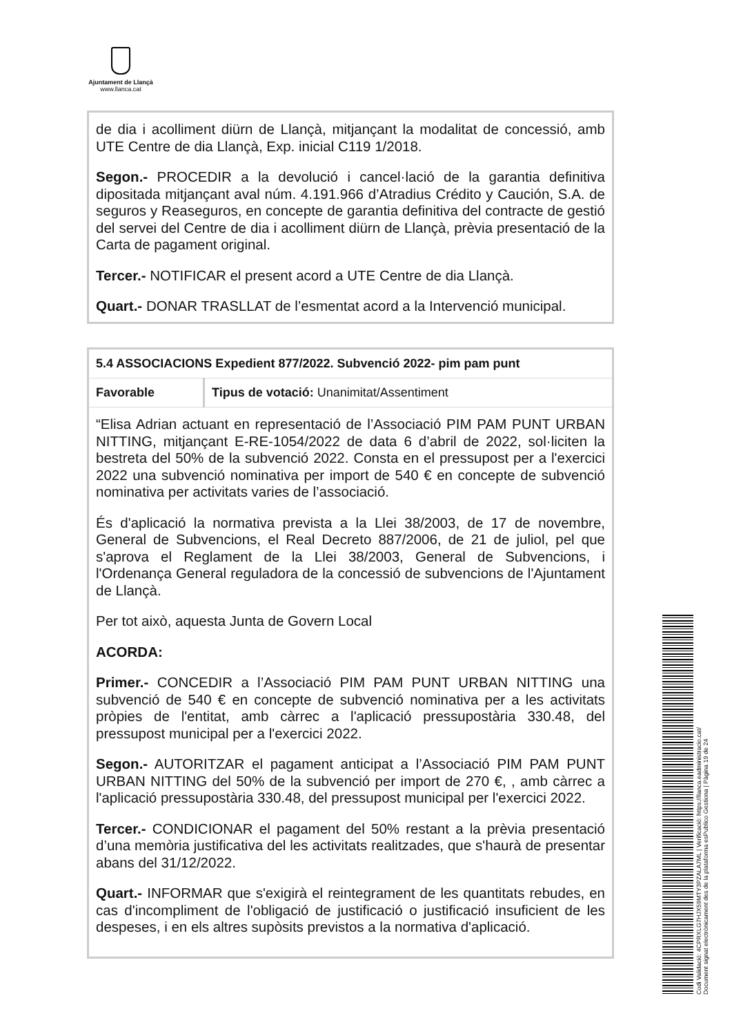Ajuntament de Llançà
www.llanca.cat
de dia i acolliment diürn de Llançà, mitjançant la modalitat de concessió, amb UTE Centre de dia Llançà, Exp. inicial C119 1/2018.
Segon.- PROCEDIR a la devolució i cancel·lació de la garantia definitiva dipositada mitjançant aval núm. 4.191.966 d’Atradius Crédito y Caución, S.A. de seguros y Reaseguros, en concepte de garantia definitiva del contracte de gestió del servei del Centre de dia i acolliment diürn de Llançà, prèvia presentació de la Carta de pagament original.
Tercer.- NOTIFICAR el present acord a UTE Centre de dia Llançà.
Quart.- DONAR TRASLLAT de l’esmentat acord a la Intervenció municipal.
| 5.4 ASSOCIACIONS Expedient 877/2022. Subvenció 2022- pim pam punt | |
| Favorable | Tipus de votació: Unanimitat/Assentiment |
“Elisa Adrian actuant en representació de l’Associació PIM PAM PUNT URBAN NITTING, mitjançant E-RE-1054/2022 de data 6 d’abril de 2022, sol·liciten la bestreta del 50% de la subvenció 2022. Consta en el pressupost per a l'exercici 2022 una subvenció nominativa per import de 540 € en concepte de subvenció nominativa per activitats varies de l’associació.
És d'aplicació la normativa prevista a la Llei 38/2003, de 17 de novembre, General de Subvencions, el Real Decreto 887/2006, de 21 de juliol, pel que s'aprova el Reglament de la Llei 38/2003, General de Subvencions, i l'Ordenança General reguladora de la concessió de subvencions de l'Ajuntament de Llançà.
Per tot això, aquesta Junta de Govern Local
ACORDA:
Primer.- CONCEDIR a l’Associació PIM PAM PUNT URBAN NITTING una subvenció de 540 € en concepte de subvenció nominativa per a les activitats pròpies de l'entitat, amb càrrec a l'aplicació pressupostària 330.48, del pressupost municipal per a l'exercici 2022.
Segon.- AUTORITZAR el pagament anticipat a l’Associació PIM PAM PUNT URBAN NITTING del 50% de la subvenció per import de 270 €, , amb càrrec a l'aplicació pressupostària 330.48, del pressupost municipal per l'exercici 2022.
Tercer.- CONDICIONAR el pagament del 50% restant a la prèvia presentació d’una memòria justificativa del les activitats realitzades, que s'haurà de presentar abans del 31/12/2022.
Quart.- INFORMAR que s'exigirà el reintegrament de les quantitats rebudes, en cas d'incompliment de l'obligació de justificació o justificació insuficient de les despeses, i en els altres supòsits previstos a la normativa d'aplicació.
Codi Validació: 4CPRXLG7HJX59MTY3PZALA7ML | Verificació: https://llanca.eadministracio.cat/
Document signat electrònicament des de la plataforma esPublico Gestiona | Pàgina 19 de 24